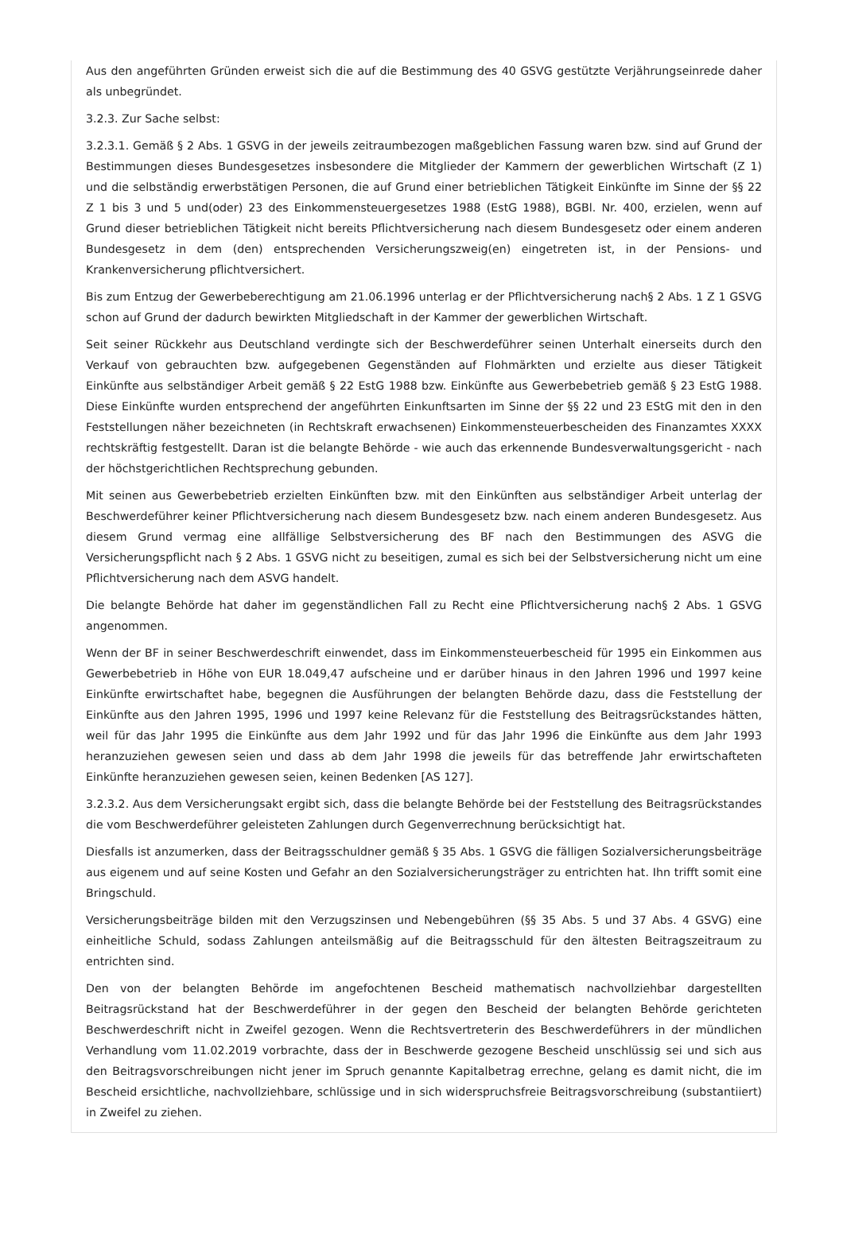Aus den angeführten Gründen erweist sich die auf die Bestimmung des 40 GSVG gestützte Verjährungseinrede daher als unbegründet.
3.2.3. Zur Sache selbst:
3.2.3.1. Gemäß § 2 Abs. 1 GSVG in der jeweils zeitraumbezogen maßgeblichen Fassung waren bzw. sind auf Grund der Bestimmungen dieses Bundesgesetzes insbesondere die Mitglieder der Kammern der gewerblichen Wirtschaft (Z 1) und die selbständig erwerbstätigen Personen, die auf Grund einer betrieblichen Tätigkeit Einkünfte im Sinne der §§ 22 Z 1 bis 3 und 5 und(oder) 23 des Einkommensteuergesetzes 1988 (EstG 1988), BGBl. Nr. 400, erzielen, wenn auf Grund dieser betrieblichen Tätigkeit nicht bereits Pflichtversicherung nach diesem Bundesgesetz oder einem anderen Bundesgesetz in dem (den) entsprechenden Versicherungszweig(en) eingetreten ist, in der Pensions- und Krankenversicherung pflichtversichert.
Bis zum Entzug der Gewerbeberechtigung am 21.06.1996 unterlag er der Pflichtversicherung nach§ 2 Abs. 1 Z 1 GSVG schon auf Grund der dadurch bewirkten Mitgliedschaft in der Kammer der gewerblichen Wirtschaft.
Seit seiner Rückkehr aus Deutschland verdingte sich der Beschwerdeführer seinen Unterhalt einerseits durch den Verkauf von gebrauchten bzw. aufgegebenen Gegenständen auf Flohmärkten und erzielte aus dieser Tätigkeit Einkünfte aus selbständiger Arbeit gemäß § 22 EstG 1988 bzw. Einkünfte aus Gewerbebetrieb gemäß § 23 EstG 1988. Diese Einkünfte wurden entsprechend der angeführten Einkunftsarten im Sinne der §§ 22 und 23 EStG mit den in den Feststellungen näher bezeichneten (in Rechtskraft erwachsenen) Einkommensteuerbescheiden des Finanzamtes XXXX rechtskräftig festgestellt. Daran ist die belangte Behörde - wie auch das erkennende Bundesverwaltungsgericht - nach der höchstgerichtlichen Rechtsprechung gebunden.
Mit seinen aus Gewerbebetrieb erzielten Einkünften bzw. mit den Einkünften aus selbständiger Arbeit unterlag der Beschwerdeführer keiner Pflichtversicherung nach diesem Bundesgesetz bzw. nach einem anderen Bundesgesetz. Aus diesem Grund vermag eine allfällige Selbstversicherung des BF nach den Bestimmungen des ASVG die Versicherungspflicht nach § 2 Abs. 1 GSVG nicht zu beseitigen, zumal es sich bei der Selbstversicherung nicht um eine Pflichtversicherung nach dem ASVG handelt.
Die belangte Behörde hat daher im gegenständlichen Fall zu Recht eine Pflichtversicherung nach§ 2 Abs. 1 GSVG angenommen.
Wenn der BF in seiner Beschwerdeschrift einwendet, dass im Einkommensteuerbescheid für 1995 ein Einkommen aus Gewerbebetrieb in Höhe von EUR 18.049,47 aufscheine und er darüber hinaus in den Jahren 1996 und 1997 keine Einkünfte erwirtschaftet habe, begegnen die Ausführungen der belangten Behörde dazu, dass die Feststellung der Einkünfte aus den Jahren 1995, 1996 und 1997 keine Relevanz für die Feststellung des Beitragsrückstandes hätten, weil für das Jahr 1995 die Einkünfte aus dem Jahr 1992 und für das Jahr 1996 die Einkünfte aus dem Jahr 1993 heranzuziehen gewesen seien und dass ab dem Jahr 1998 die jeweils für das betreffende Jahr erwirtschafteten Einkünfte heranzuziehen gewesen seien, keinen Bedenken [AS 127].
3.2.3.2. Aus dem Versicherungsakt ergibt sich, dass die belangte Behörde bei der Feststellung des Beitragsrückstandes die vom Beschwerdeführer geleisteten Zahlungen durch Gegenverrechnung berücksichtigt hat.
Diesfalls ist anzumerken, dass der Beitragsschuldner gemäß § 35 Abs. 1 GSVG die fälligen Sozialversicherungsbeiträge aus eigenem und auf seine Kosten und Gefahr an den Sozialversicherungsträger zu entrichten hat. Ihn trifft somit eine Bringschuld.
Versicherungsbeiträge bilden mit den Verzugszinsen und Nebengebühren (§§ 35 Abs. 5 und 37 Abs. 4 GSVG) eine einheitliche Schuld, sodass Zahlungen anteilsmäßig auf die Beitragsschuld für den ältesten Beitragszeitraum zu entrichten sind.
Den von der belangten Behörde im angefochtenen Bescheid mathematisch nachvollziehbar dargestellten Beitragsrückstand hat der Beschwerdeführer in der gegen den Bescheid der belangten Behörde gerichteten Beschwerdeschrift nicht in Zweifel gezogen. Wenn die Rechtsvertreterin des Beschwerdeführers in der mündlichen Verhandlung vom 11.02.2019 vorbrachte, dass der in Beschwerde gezogene Bescheid unschlüssig sei und sich aus den Beitragsvorschreibungen nicht jener im Spruch genannte Kapitalbetrag errechne, gelang es damit nicht, die im Bescheid ersichtliche, nachvollziehbare, schlüssige und in sich widerspruchsfreie Beitragsvorschreibung (substantiiert) in Zweifel zu ziehen.